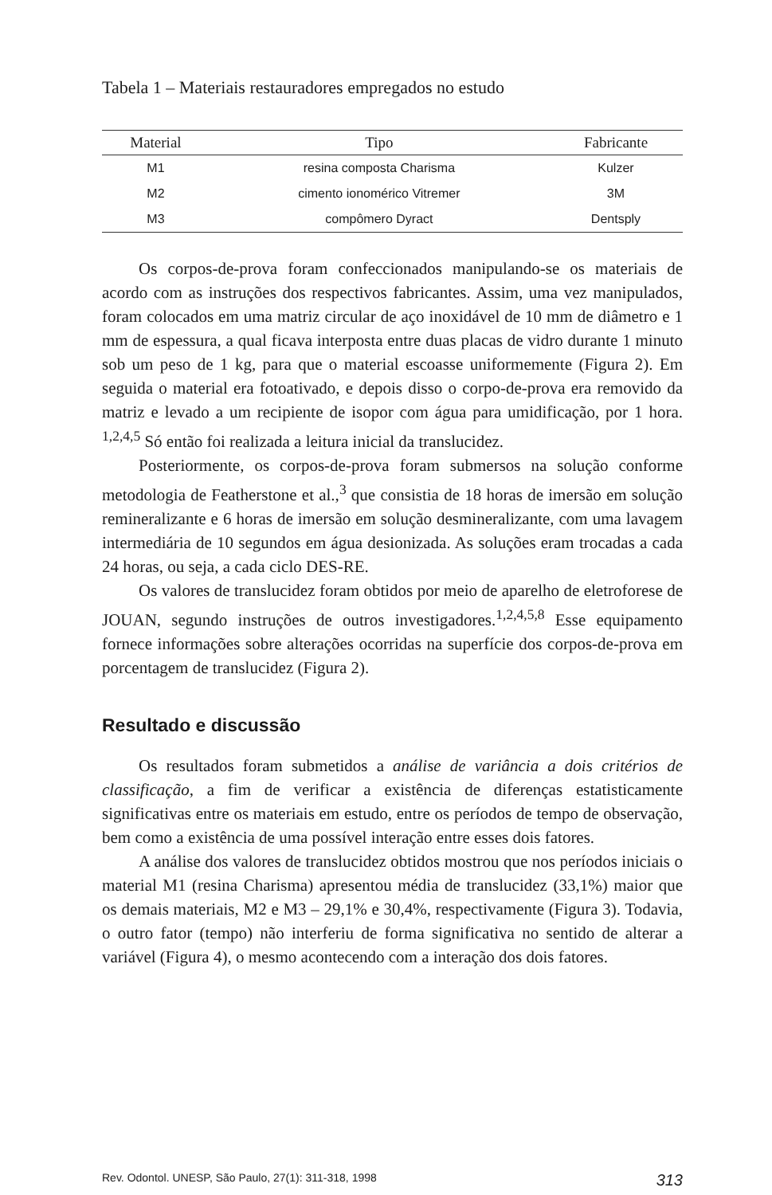Tabela 1 – Materiais restauradores empregados no estudo
| Material | Tipo | Fabricante |
| --- | --- | --- |
| M1 | resina composta Charisma | Kulzer |
| M2 | cimento ionomérico Vitremer | 3M |
| M3 | compômero Dyract | Dentsply |
Os corpos-de-prova foram confeccionados manipulando-se os materiais de acordo com as instruções dos respectivos fabricantes. Assim, uma vez manipulados, foram colocados em uma matriz circular de aço inoxidável de 10 mm de diâmetro e 1 mm de espessura, a qual ficava interposta entre duas placas de vidro durante 1 minuto sob um peso de 1 kg, para que o material escoasse uniformemente (Figura 2). Em seguida o material era fotoativado, e depois disso o corpo-de-prova era removido da matriz e levado a um recipiente de isopor com água para umidificação, por 1 hora. <sup>1,2,4,5</sup> Só então foi realizada a leitura inicial da translucidez.
Posteriormente, os corpos-de-prova foram submersos na solução conforme metodologia de Featherstone et al.,<sup>3</sup> que consistia de 18 horas de imersão em solução remineralizante e 6 horas de imersão em solução desmineralizante, com uma lavagem intermediária de 10 segundos em água desionizada. As soluções eram trocadas a cada 24 horas, ou seja, a cada ciclo DES-RE.
Os valores de translucidez foram obtidos por meio de aparelho de eletroforese de JOUAN, segundo instruções de outros investigadores.<sup>1,2,4,5,8</sup> Esse equipamento fornece informações sobre alterações ocorridas na superfície dos corpos-de-prova em porcentagem de translucidez (Figura 2).
Resultado e discussão
Os resultados foram submetidos a análise de variância a dois critérios de classificação, a fim de verificar a existência de diferenças estatisticamente significativas entre os materiais em estudo, entre os períodos de tempo de observação, bem como a existência de uma possível interação entre esses dois fatores.
A análise dos valores de translucidez obtidos mostrou que nos períodos iniciais o material M1 (resina Charisma) apresentou média de translucidez (33,1%) maior que os demais materiais, M2 e M3 – 29,1% e 30,4%, respectivamente (Figura 3). Todavia, o outro fator (tempo) não interferiu de forma significativa no sentido de alterar a variável (Figura 4), o mesmo acontecendo com a interação dos dois fatores.
Rev. Odontol. UNESP, São Paulo, 27(1): 311-318, 1998 313